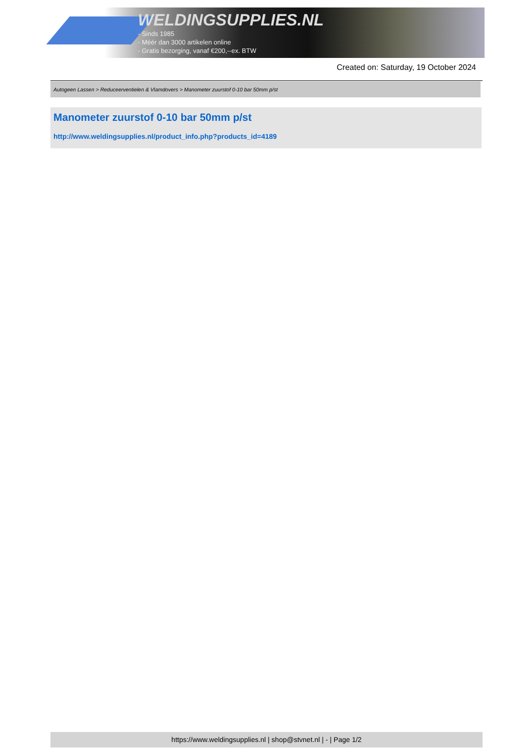WELDINGSUPPLIES.NL
- Sinds 1985
- Méér dan 3000 artikelen online
- Gratis bezorging, vanaf €200,--ex. BTW
Created on: Saturday, 19 October 2024
Autogeen Lassen > Reduceerventielen & Vlamdovers > Manometer zuurstof 0-10 bar 50mm p/st
Manometer zuurstof 0-10 bar 50mm p/st
http://www.weldingsupplies.nl/product_info.php?products_id=4189
https://www.weldingsupplies.nl | shop@stvnet.nl | - | Page 1/2